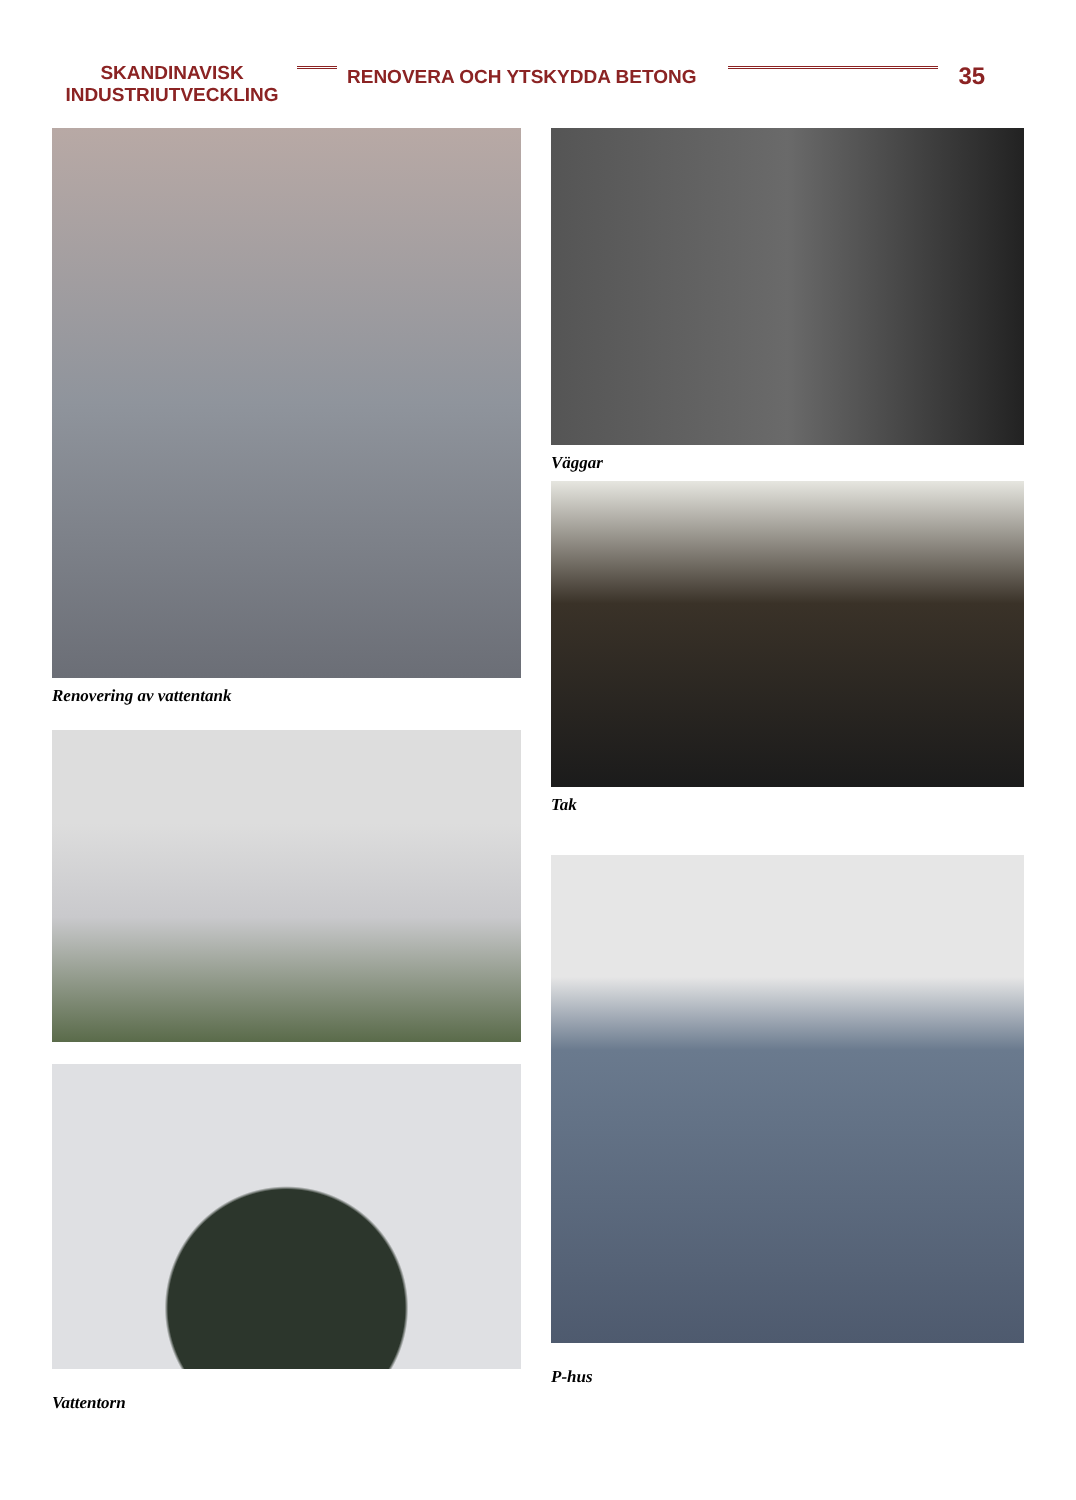SKANDINAVISK
INDUSTRIUTVECKLING
RENOVERA OCH YTSKYDDA BETONG
35
Renovering av vattentank
Vattentorn
Väggar
Tak
P-hus